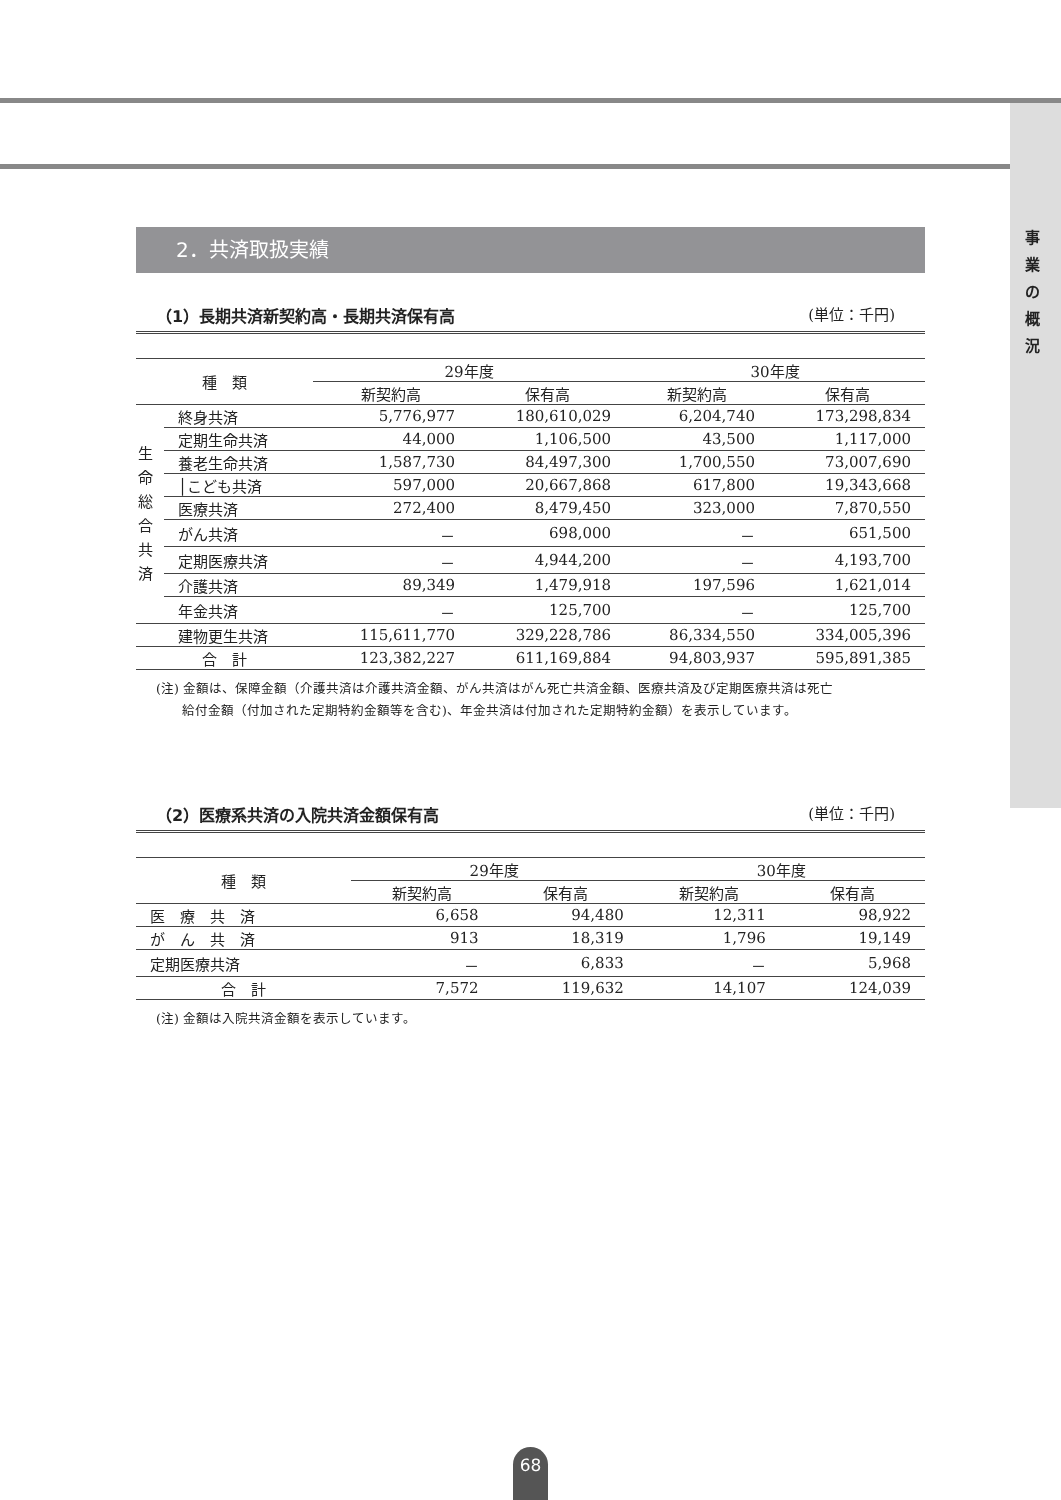事
業
の
概
況
2．共済取扱実績
（1）長期共済新契約高・長期共済保有高 (単位：千円)
| 種 類 | | 29年度 | | 30年度 | |
| --- | --- | --- | --- | --- | --- |
| | | 新契約高 | 保有高 | 新契約高 | 保有高 |
| 生 命 総 合 共 済 | 終身共済 | 5,776,977 | 180,610,029 | 6,204,740 | 173,298,834 |
| | 定期生命共済 | 44,000 | 1,106,500 | 43,500 | 1,117,000 |
| | 養老生命共済 | 1,587,730 | 84,497,300 | 1,700,550 | 73,007,690 |
| | │こども共済 | 597,000 | 20,667,868 | 617,800 | 19,343,668 |
| | 医療共済 | 272,400 | 8,479,450 | 323,000 | 7,870,550 |
| | がん共済 | － | 698,000 | － | 651,500 |
| | 定期医療共済 | － | 4,944,200 | － | 4,193,700 |
| | 介護共済 | 89,349 | 1,479,918 | 197,596 | 1,621,014 |
| | 年金共済 | － | 125,700 | － | 125,700 |
| | 建物更生共済 | 115,611,770 | 329,228,786 | 86,334,550 | 334,005,396 |
| 合 計 | | 123,382,227 | 611,169,884 | 94,803,937 | 595,891,385 |
(注) 金額は、保障金額（介護共済は介護共済金額、がん共済はがん死亡共済金額、医療共済及び定期医療共済は死亡
　　給付金額（付加された定期特約金額等を含む)、年金共済は付加された定期特約金額）を表示しています。
（2）医療系共済の入院共済金額保有高 (単位：千円)
| 種 類 | 29年度 | | 30年度 | |
| --- | --- | --- | --- | --- |
| | 新契約高 | 保有高 | 新契約高 | 保有高 |
| 医 療 共 済 | 6,658 | 94,480 | 12,311 | 98,922 |
| が ん 共 済 | 913 | 18,319 | 1,796 | 19,149 |
| 定期医療共済 | － | 6,833 | － | 5,968 |
| 合 計 | 7,572 | 119,632 | 14,107 | 124,039 |
(注) 金額は入院共済金額を表示しています。
68